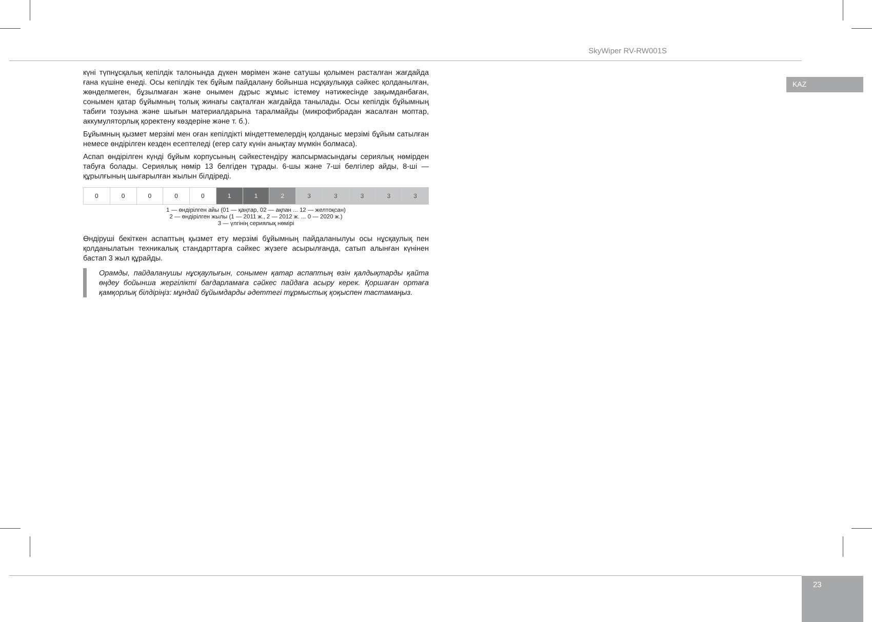SkyWiper RV-RW001S
KAZ
күні түпнұсқалық кепілдік талонында дүкен мөрімен және сатушы қолымен расталған жағдайда ғана күшіне енеді. Осы кепілдік тек бұйым пайдалану бойынша нсұқаулыққа сәйкес қолданылған, жөнделмеген, бұзылмаған және онымен дұрыс жұмыс істемеу нәтижесінде зақымданбаған, сонымен қатар бұйымның толық жинағы сақталған жағдайда танылады. Осы кепілдік бұйымның табиғи тозуына және шығын материалдарына таралмайды (микрофибрадан жасалған моптар, аккумуляторлық қоректену көздеріне және т. б.).
Бұйымның қызмет мерзімі мен оған кепілдікті міндеттемелердің қолданыс мерзімі бұйым сатылған немесе өндірілген кезден есептеледі (егер сату күнін анықтау мүмкін болмаса).
Аспап өндірілген күнді бұйым корпусының сәйкестендіру жапсырмасындағы сериялық нөмірден табуға болады. Сериялық нөмір 13 белгіден тұрады. 6-шы және 7-ші белгілер айды, 8-ші — құрылғының шығарылған жылын білдіреді.
| 0 | 0 | 0 | 0 | 0 | 1 | 1 | 2 | 3 | 3 | 3 | 3 | 3 |
1 — өндірілген айы (01 — қаңтар, 02 — ақпан ... 12 — желтоқсан)
2 — өндірілген жылы (1 — 2011 ж., 2 — 2012 ж. ... 0 — 2020 ж.)
3 — үлгінің сериялық нөмірі
Өндіруші бекіткен аспаптың қызмет ету мерзімі бұйымның пайдаланылуы осы нұсқаулық пен қолданылатын техникалық стандарттарға сәйкес жүзеге асырылғанда, сатып алынған күнінен бастап 3 жыл құрайды.
Орамды, пайдаланушы нұсқаулығын, сонымен қатар аспаптың өзін қалдықтарды қайта өңдеу бойынша жергілікті бағдарламаға сәйкес пайдаға асыру керек. Қоршаған ортаға қамқорлық білдіріңіз: мұндай бұйымдарды әдеттегі тұрмыстық қоқыспен тастамаңыз.
23